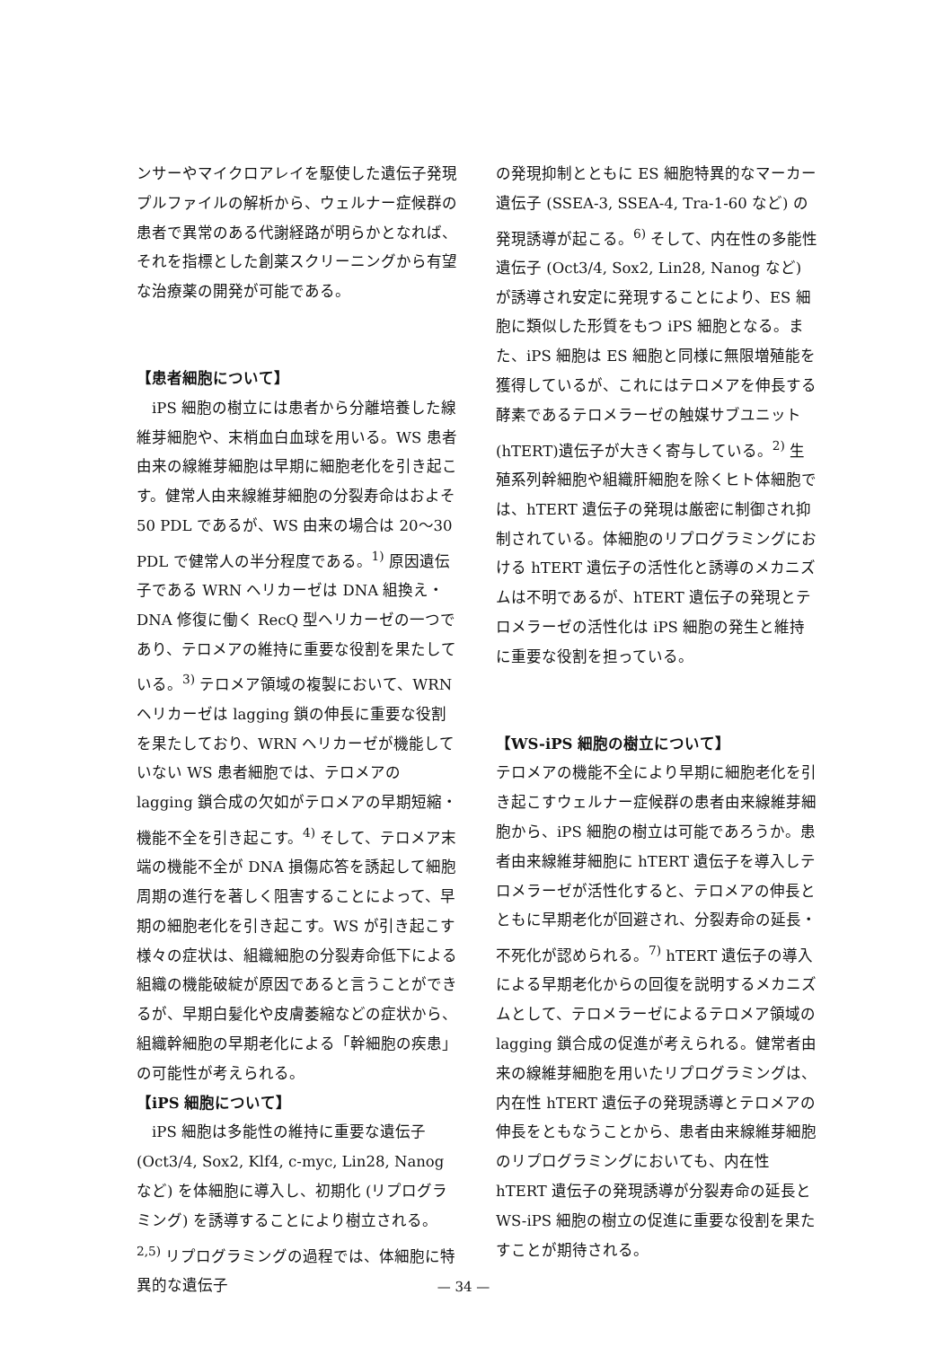ンサーやマイクロアレイを駆使した遺伝子発現プルファイルの解析から、ウェルナー症候群の患者で異常のある代謝経路が明らかとなれば、それを指標とした創薬スクリーニングから有望な治療薬の開発が可能である。
【患者細胞について】
　iPS 細胞の樹立には患者から分離培養した線維芽細胞や、末梢血白血球を用いる。WS 患者由来の線維芽細胞は早期に細胞老化を引き起こす。健常人由来線維芽細胞の分裂寿命はおよそ 50 PDL であるが、WS 由来の場合は 20〜30 PDL で健常人の半分程度である。<sup>1)</sup> 原因遺伝子である WRN ヘリカーゼは DNA 組換え・DNA 修復に働く RecQ 型ヘリカーゼの一つであり、テロメアの維持に重要な役割を果たしている。<sup>3)</sup> テロメア領域の複製において、WRN ヘリカーゼは lagging 鎖の伸長に重要な役割を果たしており、WRN ヘリカーゼが機能していない WS 患者細胞では、テロメアの lagging 鎖合成の欠如がテロメアの早期短縮・機能不全を引き起こす。<sup>4)</sup> そして、テロメア末端の機能不全が DNA 損傷応答を誘起して細胞周期の進行を著しく阻害することによって、早期の細胞老化を引き起こす。WS が引き起こす様々の症状は、組織細胞の分裂寿命低下による組織の機能破綻が原因であると言うことができるが、早期白髪化や皮膚萎縮などの症状から、組織幹細胞の早期老化による「幹細胞の疾患」の可能性が考えられる。
【iPS 細胞について】
　iPS 細胞は多能性の維持に重要な遺伝子 (Oct3/4, Sox2, Klf4, c-myc, Lin28, Nanog など) を体細胞に導入し、初期化 (リプログラミング) を誘導することにより樹立される。<sup>2,5)</sup> リプログラミングの過程では、体細胞に特異的な遺伝子
の発現抑制とともに ES 細胞特異的なマーカー遺伝子 (SSEA-3, SSEA-4, Tra-1-60 など) の発現誘導が起こる。<sup>6)</sup> そして、内在性の多能性遺伝子 (Oct3/4, Sox2, Lin28, Nanog など) が誘導され安定に発現することにより、ES 細胞に類似した形質をもつ iPS 細胞となる。また、iPS 細胞は ES 細胞と同様に無限増殖能を獲得しているが、これにはテロメアを伸長する酵素であるテロメラーゼの触媒サブユニット (hTERT)遺伝子が大きく寄与している。<sup>2)</sup> 生殖系列幹細胞や組織肝細胞を除くヒト体細胞では、hTERT 遺伝子の発現は厳密に制御され抑制されている。体細胞のリプログラミングにおける hTERT 遺伝子の活性化と誘導のメカニズムは不明であるが、hTERT 遺伝子の発現とテロメラーゼの活性化は iPS 細胞の発生と維持に重要な役割を担っている。
【WS-iPS 細胞の樹立について】
テロメアの機能不全により早期に細胞老化を引き起こすウェルナー症候群の患者由来線維芽細胞から、iPS 細胞の樹立は可能であろうか。患者由来線維芽細胞に hTERT 遺伝子を導入しテロメラーゼが活性化すると、テロメアの伸長とともに早期老化が回避され、分裂寿命の延長・不死化が認められる。<sup>7)</sup> hTERT 遺伝子の導入による早期老化からの回復を説明するメカニズムとして、テロメラーゼによるテロメア領域の lagging 鎖合成の促進が考えられる。健常者由来の線維芽細胞を用いたリプログラミングは、内在性 hTERT 遺伝子の発現誘導とテロメアの伸長をともなうことから、患者由来線維芽細胞のリプログラミングにおいても、内在性 hTERT 遺伝子の発現誘導が分裂寿命の延長と WS-iPS 細胞の樹立の促進に重要な役割を果たすことが期待される。
— 34 —